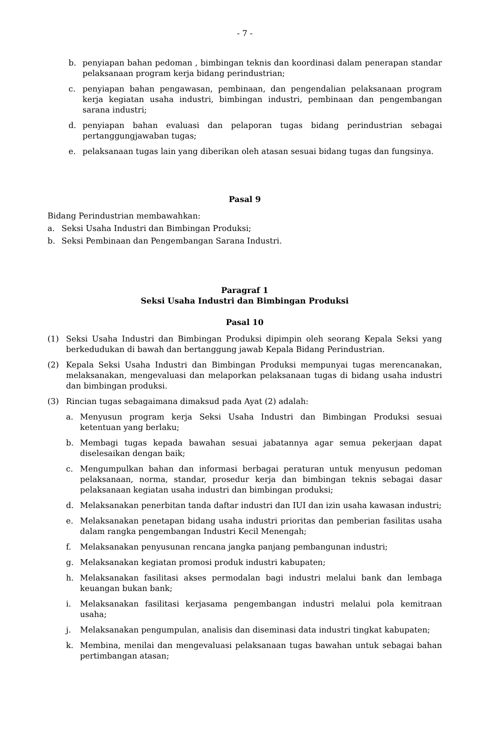- 7 -
b. penyiapan bahan pedoman , bimbingan teknis dan koordinasi dalam penerapan standar pelaksanaan program kerja bidang perindustrian;
c. penyiapan bahan pengawasan, pembinaan, dan pengendalian pelaksanaan program kerja kegiatan usaha industri, bimbingan industri, pembinaan dan pengembangan sarana industri;
d. penyiapan bahan evaluasi dan pelaporan tugas bidang perindustrian sebagai pertanggungjawaban tugas;
e. pelaksanaan tugas lain yang diberikan oleh atasan sesuai bidang tugas dan fungsinya.
Pasal 9
Bidang Perindustrian membawahkan:
a. Seksi Usaha Industri dan Bimbingan Produksi;
b. Seksi Pembinaan dan Pengembangan Sarana Industri.
Paragraf 1
Seksi Usaha Industri dan Bimbingan Produksi
Pasal 10
(1) Seksi Usaha Industri dan Bimbingan Produksi dipimpin oleh seorang Kepala Seksi yang berkedudukan di bawah dan bertanggung jawab Kepala Bidang Perindustrian.
(2) Kepala Seksi Usaha Industri dan Bimbingan Produksi mempunyai tugas merencanakan, melaksanakan, mengevaluasi dan melaporkan pelaksanaan tugas di bidang usaha industri dan bimbingan produksi.
(3) Rincian tugas sebagaimana dimaksud pada Ayat (2) adalah:
a. Menyusun program kerja Seksi Usaha Industri dan Bimbingan Produksi sesuai ketentuan yang berlaku;
b. Membagi tugas kepada bawahan sesuai jabatannya agar semua pekerjaan dapat diselesaikan dengan baik;
c. Mengumpulkan bahan dan informasi berbagai peraturan untuk menyusun pedoman pelaksanaan, norma, standar, prosedur kerja dan bimbingan teknis sebagai dasar pelaksanaan kegiatan usaha industri dan bimbingan produksi;
d. Melaksanakan penerbitan tanda daftar industri dan IUI dan izin usaha kawasan industri;
e. Melaksanakan penetapan bidang usaha industri prioritas dan pemberian fasilitas usaha dalam rangka pengembangan Industri Kecil Menengah;
f. Melaksanakan penyusunan rencana jangka panjang pembangunan industri;
g. Melaksanakan kegiatan promosi produk industri kabupaten;
h. Melaksanakan fasilitasi akses permodalan bagi industri melalui bank dan lembaga keuangan bukan bank;
i. Melaksanakan fasilitasi kerjasama pengembangan industri melalui pola kemitraan usaha;
j. Melaksanakan pengumpulan, analisis dan diseminasi data industri tingkat kabupaten;
k. Membina, menilai dan mengevaluasi pelaksanaan tugas bawahan untuk sebagai bahan pertimbangan atasan;